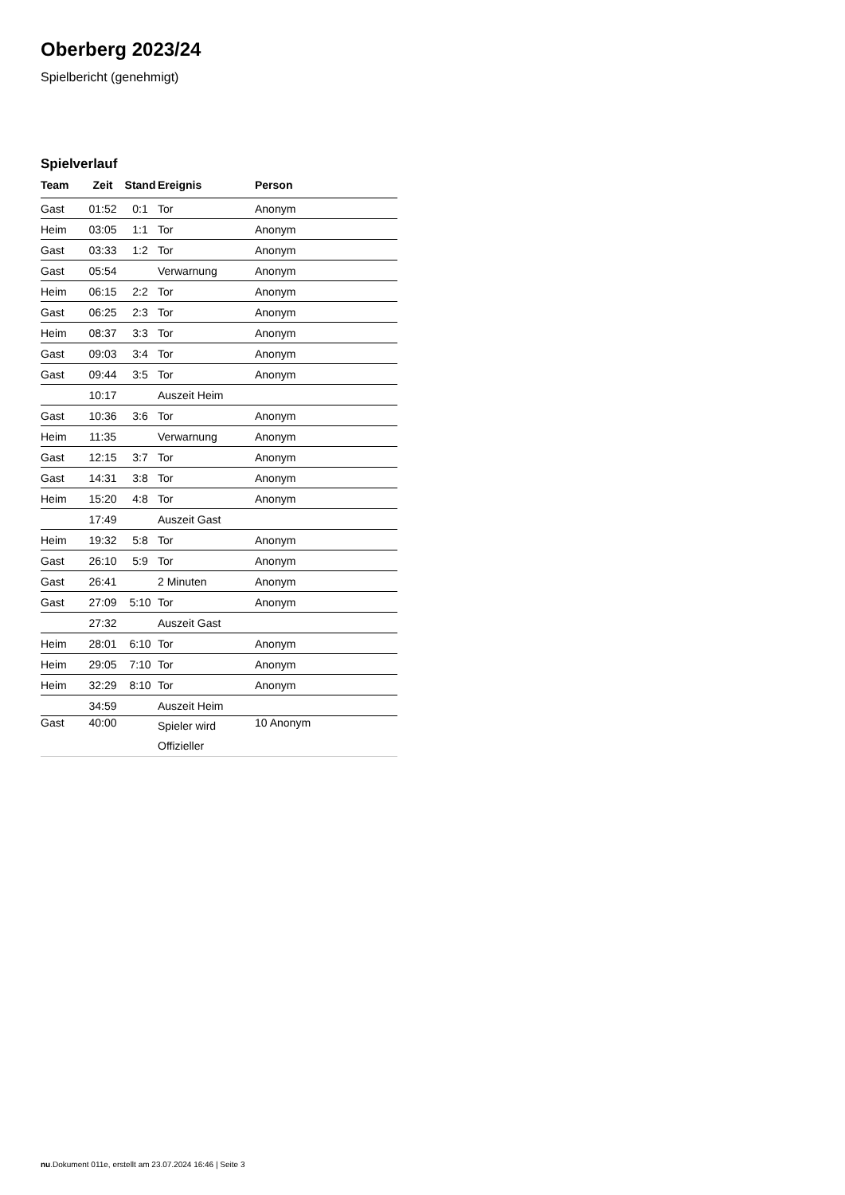Oberberg 2023/24
Spielbericht (genehmigt)
Spielverlauf
| Team | Zeit | Stand | Ereignis | Person |
| --- | --- | --- | --- | --- |
| Gast | 01:52 | 0:1 | Tor | Anonym |
| Heim | 03:05 | 1:1 | Tor | Anonym |
| Gast | 03:33 | 1:2 | Tor | Anonym |
| Gast | 05:54 | | Verwarnung | Anonym |
| Heim | 06:15 | 2:2 | Tor | Anonym |
| Gast | 06:25 | 2:3 | Tor | Anonym |
| Heim | 08:37 | 3:3 | Tor | Anonym |
| Gast | 09:03 | 3:4 | Tor | Anonym |
| Gast | 09:44 | 3:5 | Tor | Anonym |
| | 10:17 | | Auszeit Heim | |
| Gast | 10:36 | 3:6 | Tor | Anonym |
| Heim | 11:35 | | Verwarnung | Anonym |
| Gast | 12:15 | 3:7 | Tor | Anonym |
| Gast | 14:31 | 3:8 | Tor | Anonym |
| Heim | 15:20 | 4:8 | Tor | Anonym |
| | 17:49 | | Auszeit Gast | |
| Heim | 19:32 | 5:8 | Tor | Anonym |
| Gast | 26:10 | 5:9 | Tor | Anonym |
| Gast | 26:41 | | 2 Minuten | Anonym |
| Gast | 27:09 | 5:10 | Tor | Anonym |
| | 27:32 | | Auszeit Gast | |
| Heim | 28:01 | 6:10 | Tor | Anonym |
| Heim | 29:05 | 7:10 | Tor | Anonym |
| Heim | 32:29 | 8:10 | Tor | Anonym |
| | 34:59 | | Auszeit Heim | |
| Gast | 40:00 | | Spieler wird Offizieller | 10 Anonym |
nu.Dokument 011e, erstellt am 23.07.2024 16:46 | Seite 3